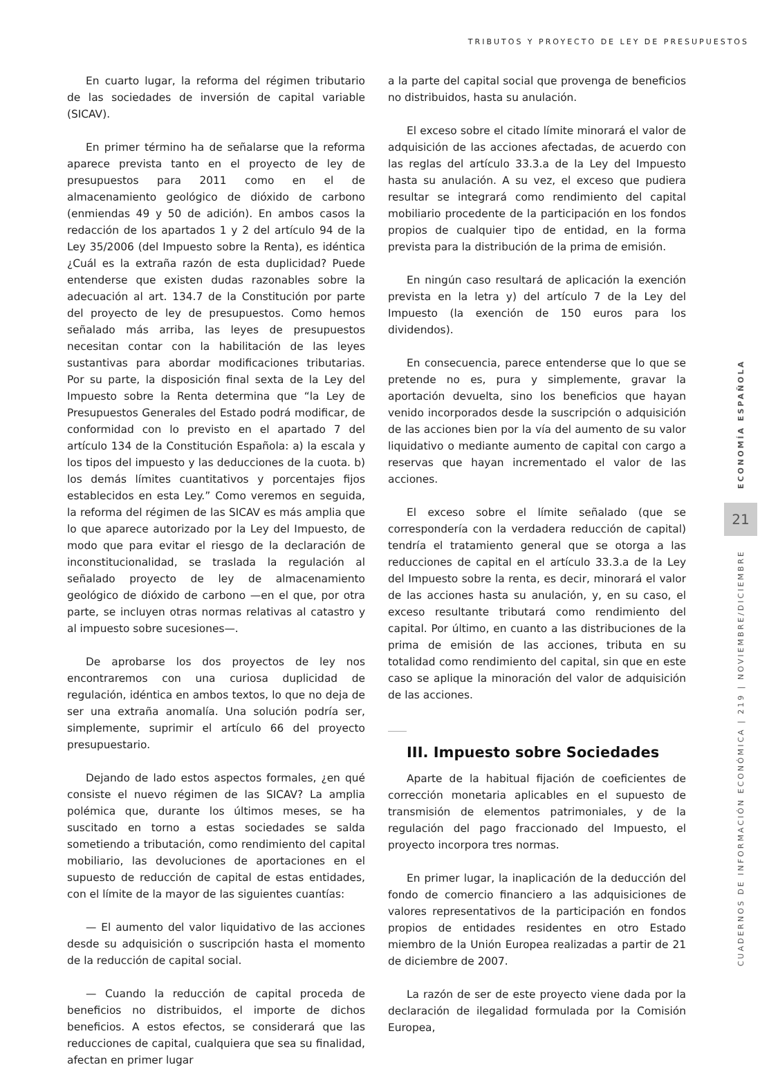TRIBUTOS Y PROYECTO DE LEY DE PRESUPUESTOS
En cuarto lugar, la reforma del régimen tributario de las sociedades de inversión de capital variable (SICAV).
En primer término ha de señalarse que la reforma aparece prevista tanto en el proyecto de ley de presupuestos para 2011 como en el de almacenamiento geológico de dióxido de carbono (enmiendas 49 y 50 de adición). En ambos casos la redacción de los apartados 1 y 2 del artículo 94 de la Ley 35/2006 (del Impuesto sobre la Renta), es idéntica ¿Cuál es la extraña razón de esta duplicidad? Puede entenderse que existen dudas razonables sobre la adecuación al art. 134.7 de la Constitución por parte del proyecto de ley de presupuestos. Como hemos señalado más arriba, las leyes de presupuestos necesitan contar con la habilitación de las leyes sustantivas para abordar modificaciones tributarias. Por su parte, la disposición final sexta de la Ley del Impuesto sobre la Renta determina que “la Ley de Presupuestos Generales del Estado podrá modificar, de conformidad con lo previsto en el apartado 7 del artículo 134 de la Constitución Española: a) la escala y los tipos del impuesto y las deducciones de la cuota. b) los demás límites cuantitativos y porcentajes fijos establecidos en esta Ley.” Como veremos en seguida, la reforma del régimen de las SICAV es más amplia que lo que aparece autorizado por la Ley del Impuesto, de modo que para evitar el riesgo de la declaración de inconstitucionalidad, se traslada la regulación al señalado proyecto de ley de almacenamiento geológico de dióxido de carbono —en el que, por otra parte, se incluyen otras normas relativas al catastro y al impuesto sobre sucesiones—.
De aprobarse los dos proyectos de ley nos encontraremos con una curiosa duplicidad de regulación, idéntica en ambos textos, lo que no deja de ser una extraña anomalía. Una solución podría ser, simplemente, suprimir el artículo 66 del proyecto presupuestario.
Dejando de lado estos aspectos formales, ¿en qué consiste el nuevo régimen de las SICAV? La amplia polémica que, durante los últimos meses, se ha suscitado en torno a estas sociedades se salda sometiendo a tributación, como rendimiento del capital mobiliario, las devoluciones de aportaciones en el supuesto de reducción de capital de estas entidades, con el límite de la mayor de las siguientes cuantías:
— El aumento del valor liquidativo de las acciones desde su adquisición o suscripción hasta el momento de la reducción de capital social.
— Cuando la reducción de capital proceda de beneficios no distribuidos, el importe de dichos beneficios. A estos efectos, se considerará que las reducciones de capital, cualquiera que sea su finalidad, afectan en primer lugar
a la parte del capital social que provenga de beneficios no distribuidos, hasta su anulación.
El exceso sobre el citado límite minorará el valor de adquisición de las acciones afectadas, de acuerdo con las reglas del artículo 33.3.a de la Ley del Impuesto hasta su anulación. A su vez, el exceso que pudiera resultar se integrará como rendimiento del capital mobiliario procedente de la participación en los fondos propios de cualquier tipo de entidad, en la forma prevista para la distribución de la prima de emisión.
En ningún caso resultará de aplicación la exención prevista en la letra y) del artículo 7 de la Ley del Impuesto (la exención de 150 euros para los dividendos).
En consecuencia, parece entenderse que lo que se pretende no es, pura y simplemente, gravar la aportación devuelta, sino los beneficios que hayan venido incorporados desde la suscripción o adquisición de las acciones bien por la vía del aumento de su valor liquidativo o mediante aumento de capital con cargo a reservas que hayan incrementado el valor de las acciones.
El exceso sobre el límite señalado (que se correspondería con la verdadera reducción de capital) tendría el tratamiento general que se otorga a las reducciones de capital en el artículo 33.3.a de la Ley del Impuesto sobre la renta, es decir, minorará el valor de las acciones hasta su anulación, y, en su caso, el exceso resultante tributará como rendimiento del capital. Por último, en cuanto a las distribuciones de la prima de emisión de las acciones, tributa en su totalidad como rendimiento del capital, sin que en este caso se aplique la minoración del valor de adquisición de las acciones.
III. Impuesto sobre Sociedades
Aparte de la habitual fijación de coeficientes de corrección monetaria aplicables en el supuesto de transmisión de elementos patrimoniales, y de la regulación del pago fraccionado del Impuesto, el proyecto incorpora tres normas.
En primer lugar, la inaplicación de la deducción del fondo de comercio financiero a las adquisiciones de valores representativos de la participación en fondos propios de entidades residentes en otro Estado miembro de la Unión Europea realizadas a partir de 21 de diciembre de 2007.
La razón de ser de este proyecto viene dada por la declaración de ilegalidad formulada por la Comisión Europea,
ECONOMÍA ESPAÑOLA
21
CUADERNOS DE INFORMACIÓN ECONÓMICA | 219 | NOVIEMBRE/DICIEMBRE